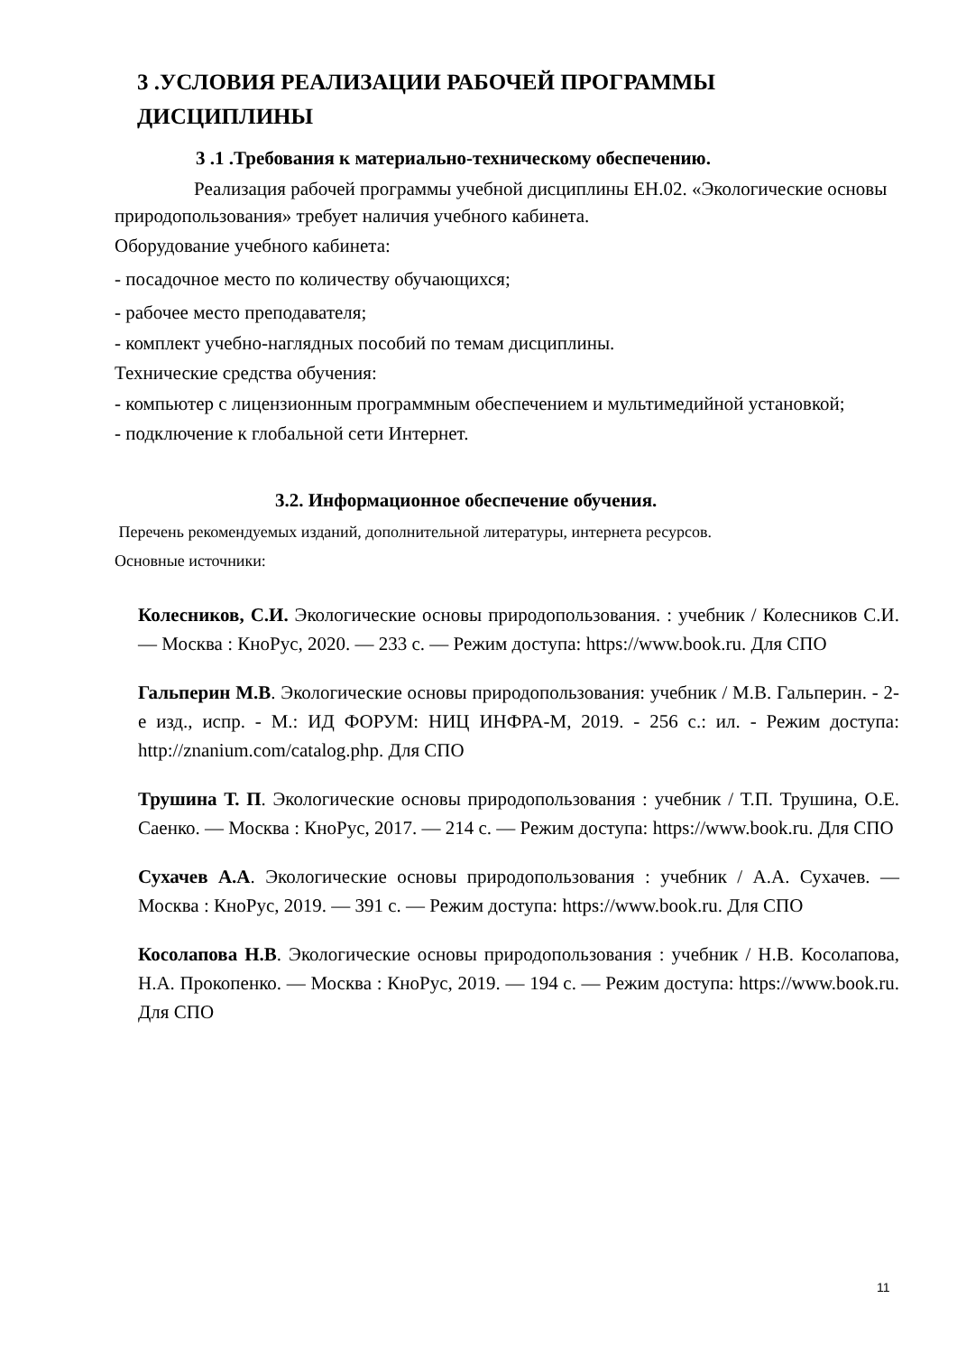3 .УСЛОВИЯ РЕАЛИЗАЦИИ РАБОЧЕЙ ПРОГРАММЫ ДИСЦИПЛИНЫ
3 .1 .Требования к материально-техническому обеспечению.
Реализация рабочей программы учебной дисциплины ЕН.02. «Экологические основы природопользования» требует наличия учебного кабинета.
Оборудование учебного кабинета:
- посадочное место по количеству обучающихся;
- рабочее место преподавателя;
- комплект учебно-наглядных пособий по темам дисциплины.
Технические средства обучения:
- компьютер с лицензионным программным обеспечением и мультимедийной установкой;
- подключение к глобальной сети Интернет.
3.2. Информационное обеспечение обучения.
Перечень рекомендуемых изданий, дополнительной литературы, интернета ресурсов.
Основные источники:
Колесников, С.И. Экологические основы природопользования. : учебник / Колесников С.И. — Москва : КноРус, 2020. — 233 с. — Режим доступа: https://www.book.ru. Для СПО
Гальперин М.В. Экологические основы природопользования: учебник / М.В. Гальперин. - 2-е изд., испр. - М.: ИД ФОРУМ: НИЦ ИНФРА-М, 2019. - 256 с.: ил. - Режим доступа: http://znanium.com/catalog.php. Для СПО
Трушина Т. П. Экологические основы природопользования : учебник / Т.П. Трушина, О.Е. Саенко. — Москва : КноРус, 2017. — 214 с. — Режим доступа: https://www.book.ru. Для СПО
Сухачев А.А. Экологические основы природопользования : учебник / А.А. Сухачев. — Москва : КноРус, 2019. — 391 с. — Режим доступа: https://www.book.ru. Для СПО
Косолапова Н.В. Экологические основы природопользования : учебник / Н.В. Косолапова, Н.А. Прокопенко. — Москва : КноРус, 2019. — 194 с. — Режим доступа: https://www.book.ru. Для СПО
11